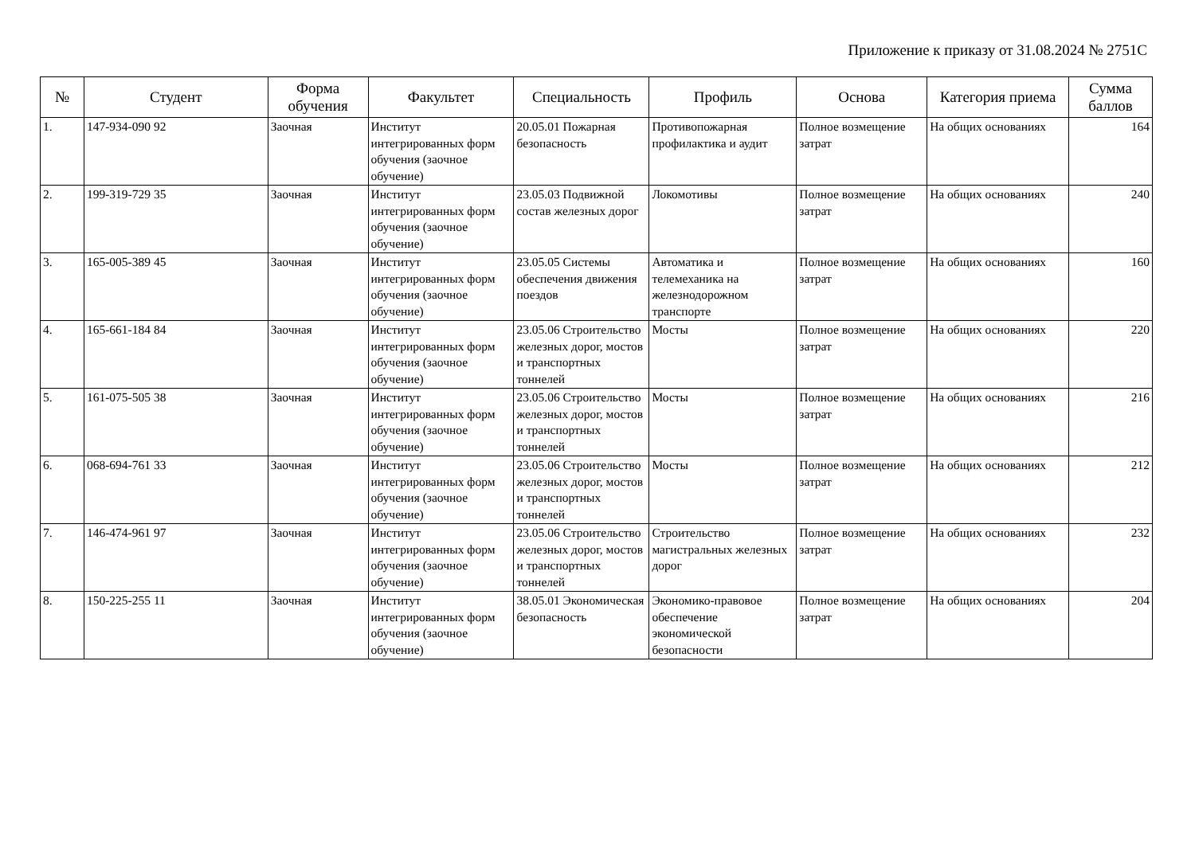Приложение к приказу от 31.08.2024 № 2751С
| № | Студент | Форма обучения | Факультет | Специальность | Профиль | Основа | Категория приема | Сумма баллов |
| --- | --- | --- | --- | --- | --- | --- | --- | --- |
| 1. | 147-934-090 92 | Заочная | Институт интегрированных форм обучения (заочное обучение) | 20.05.01 Пожарная безопасность | Противопожарная профилактика и аудит | Полное возмещение затрат | На общих основаниях | 164 |
| 2. | 199-319-729 35 | Заочная | Институт интегрированных форм обучения (заочное обучение) | 23.05.03 Подвижной состав железных дорог | Локомотивы | Полное возмещение затрат | На общих основаниях | 240 |
| 3. | 165-005-389 45 | Заочная | Институт интегрированных форм обучения (заочное обучение) | 23.05.05 Системы обеспечения движения поездов | Автоматика и телемеханика на железнодорожном транспорте | Полное возмещение затрат | На общих основаниях | 160 |
| 4. | 165-661-184 84 | Заочная | Институт интегрированных форм обучения (заочное обучение) | 23.05.06 Строительство железных дорог, мостов и транспортных тоннелей | Мосты | Полное возмещение затрат | На общих основаниях | 220 |
| 5. | 161-075-505 38 | Заочная | Институт интегрированных форм обучения (заочное обучение) | 23.05.06 Строительство железных дорог, мостов и транспортных тоннелей | Мосты | Полное возмещение затрат | На общих основаниях | 216 |
| 6. | 068-694-761 33 | Заочная | Институт интегрированных форм обучения (заочное обучение) | 23.05.06 Строительство железных дорог, мостов и транспортных тоннелей | Мосты | Полное возмещение затрат | На общих основаниях | 212 |
| 7. | 146-474-961 97 | Заочная | Институт интегрированных форм обучения (заочное обучение) | 23.05.06 Строительство железных дорог, мостов и транспортных тоннелей | Строительство магистральных железных дорог | Полное возмещение затрат | На общих основаниях | 232 |
| 8. | 150-225-255 11 | Заочная | Институт интегрированных форм обучения (заочное обучение) | 38.05.01 Экономическая безопасность | Экономико-правовое обеспечение экономической безопасности | Полное возмещение затрат | На общих основаниях | 204 |